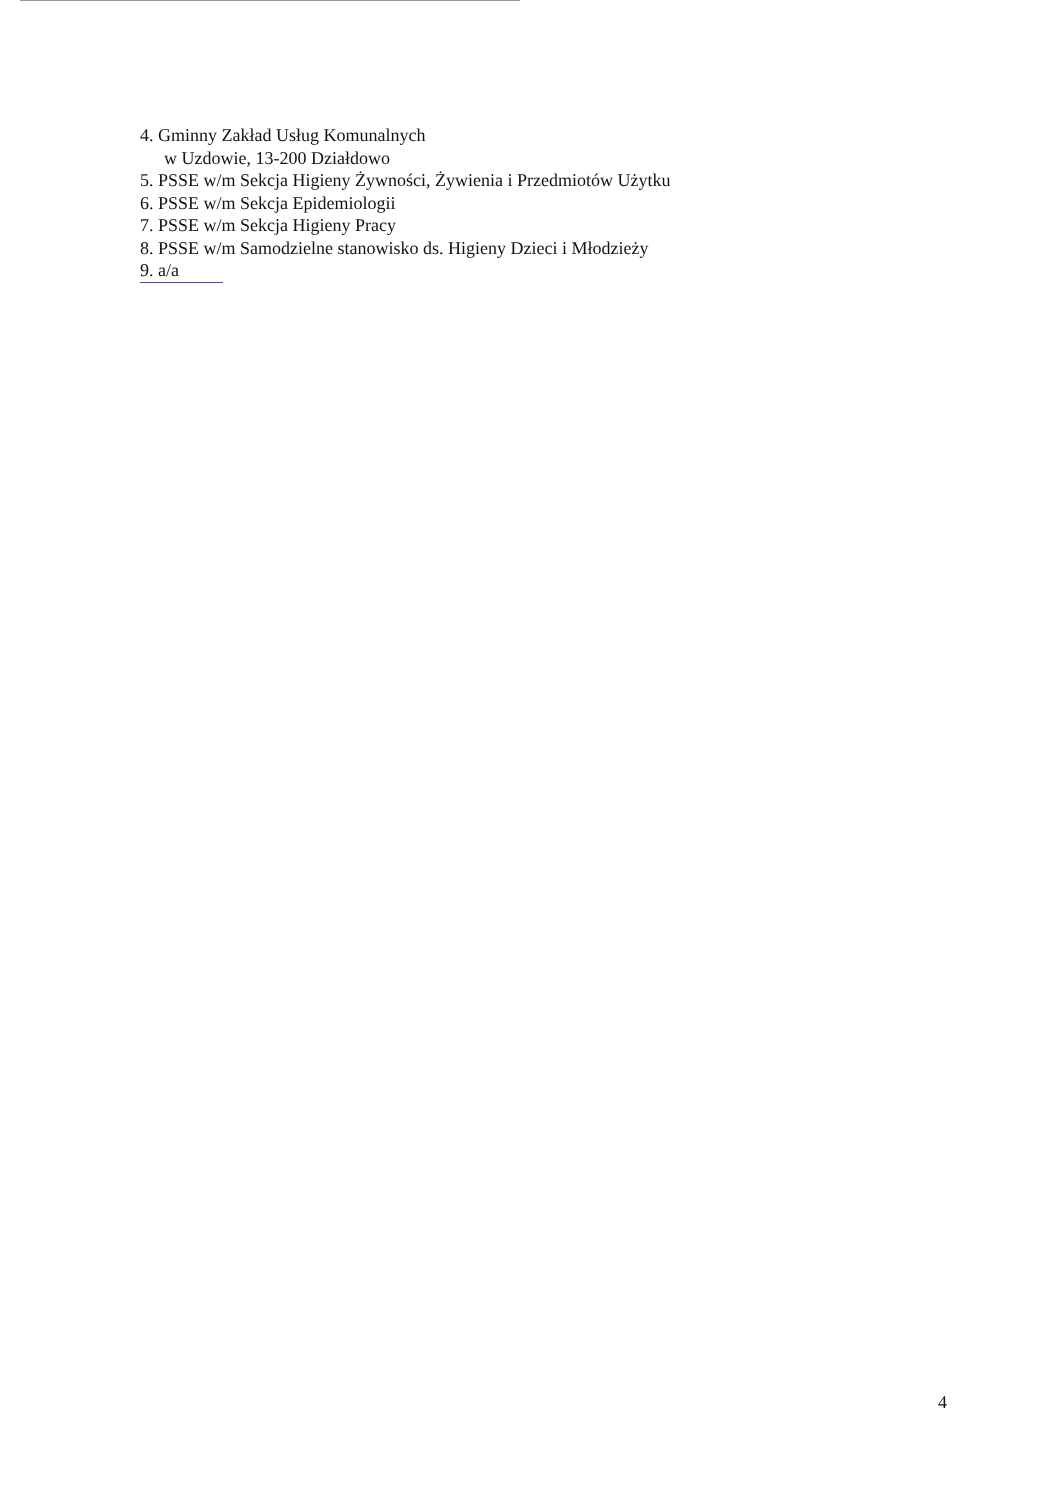4. Gminny Zakład Usług Komunalnych
w Uzdowie, 13-200 Działdowo
5. PSSE w/m Sekcja Higieny Żywności, Żywienia i Przedmiotów Użytku
6. PSSE w/m Sekcja Epidemiologii
7. PSSE w/m Sekcja Higieny Pracy
8. PSSE w/m Samodzielne stanowisko ds. Higieny Dzieci i Młodzieży
9. a/a
4